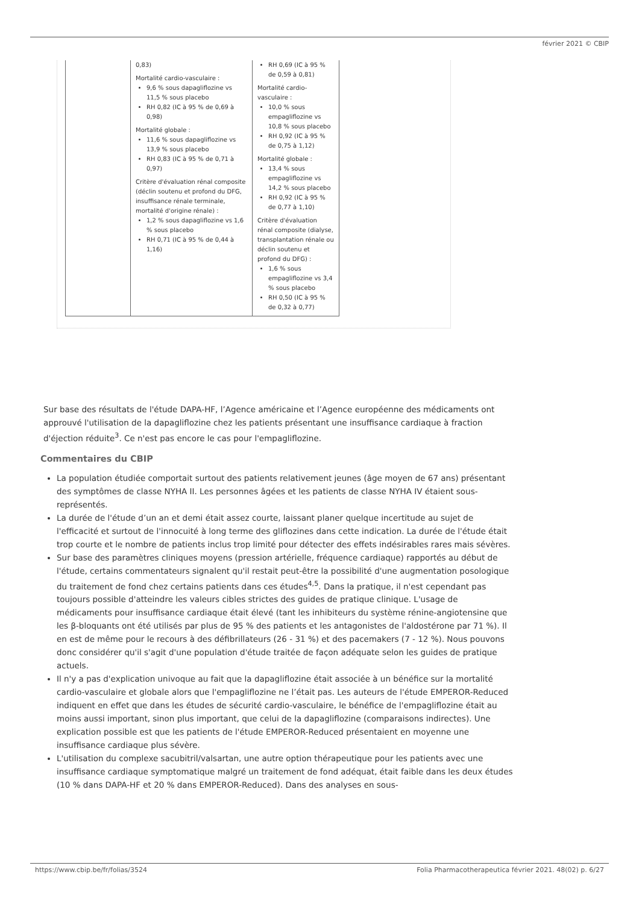février 2021 © CBIP
| | 0,83) Mortalité cardio-vasculaire : 9,6 % sous dapagliflozine vs 11,5 % sous placebo RH 0,82 (IC à 95 % de 0,69 à 0,98) Mortalité globale : 11,6 % sous dapagliflozine vs 13,9 % sous placebo RH 0,83 (IC à 95 % de 0,71 à 0,97) Critère d'évaluation rénal composite (déclin soutenu et profond du DFG, insuffisance rénale terminale, mortalité d'origine rénale) : 1,2 % sous dapagliflozine vs 1,6 % sous placebo RH 0,71 (IC à 95 % de 0,44 à 1,16) | RH 0,69 (IC à 95 % de 0,59 à 0,81) Mortalité cardio-vasculaire : 10,0 % sous empagliflozine vs 10,8 % sous placebo RH 0,92 (IC à 95 % de 0,75 à 1,12) Mortalité globale : 13,4 % sous empagliflozine vs 14,2 % sous placebo RH 0,92 (IC à 95 % de 0,77 à 1,10) Critère d'évaluation rénal composite (dialyse, transplantation rénale ou déclin soutenu et profond du DFG) : 1,6 % sous empagliflozine vs 3,4 % sous placebo RH 0,50 (IC à 95 % de 0,32 à 0,77) |
Sur base des résultats de l'étude DAPA-HF, l’Agence américaine et l’Agence européenne des médicaments ont approuvé l'utilisation de la dapagliflozine chez les patients présentant une insuffisance cardiaque à fraction d'éjection réduite<sup>3</sup>. Ce n'est pas encore le cas pour l'empagliflozine.
Commentaires du CBIP
La population étudiée comportait surtout des patients relativement jeunes (âge moyen de 67 ans) présentant des symptômes de classe NYHA II. Les personnes âgées et les patients de classe NYHA IV étaient sous-représentés.
La durée de l'étude d’un an et demi était assez courte, laissant planer quelque incertitude au sujet de l'efficacité et surtout de l'innocuité à long terme des gliflozines dans cette indication. La durée de l'étude était trop courte et le nombre de patients inclus trop limité pour détecter des effets indésirables rares mais sévères.
Sur base des paramètres cliniques moyens (pression artérielle, fréquence cardiaque) rapportés au début de l'étude, certains commentateurs signalent qu'il restait peut-être la possibilité d'une augmentation posologique du traitement de fond chez certains patients dans ces études<sup>4,5</sup>. Dans la pratique, il n'est cependant pas toujours possible d'atteindre les valeurs cibles strictes des guides de pratique clinique. L'usage de médicaments pour insuffisance cardiaque était élevé (tant les inhibiteurs du système rénine-angiotensine que les β-bloquants ont été utilisés par plus de 95 % des patients et les antagonistes de l'aldostérone par 71 %). Il en est de même pour le recours à des défibrillateurs (26 - 31 %) et des pacemakers (7 - 12 %). Nous pouvons donc considérer qu'il s'agit d'une population d'étude traitée de façon adéquate selon les guides de pratique actuels.
Il n'y a pas d'explication univoque au fait que la dapagliflozine était associée à un bénéfice sur la mortalité cardio-vasculaire et globale alors que l'empagliflozine ne l’était pas. Les auteurs de l'étude EMPEROR-Reduced indiquent en effet que dans les études de sécurité cardio-vasculaire, le bénéfice de l'empagliflozine était au moins aussi important, sinon plus important, que celui de la dapagliflozine (comparaisons indirectes). Une explication possible est que les patients de l'étude EMPEROR-Reduced présentaient en moyenne une insuffisance cardiaque plus sévère.
L'utilisation du complexe sacubitril/valsartan, une autre option thérapeutique pour les patients avec une insuffisance cardiaque symptomatique malgré un traitement de fond adéquat, était faible dans les deux études (10 % dans DAPA-HF et 20 % dans EMPEROR-Reduced). Dans des analyses en sous-
https://www.cbip.be/fr/folias/3524
Folia Pharmacotherapeutica février 2021. 48(02) p. 6/27